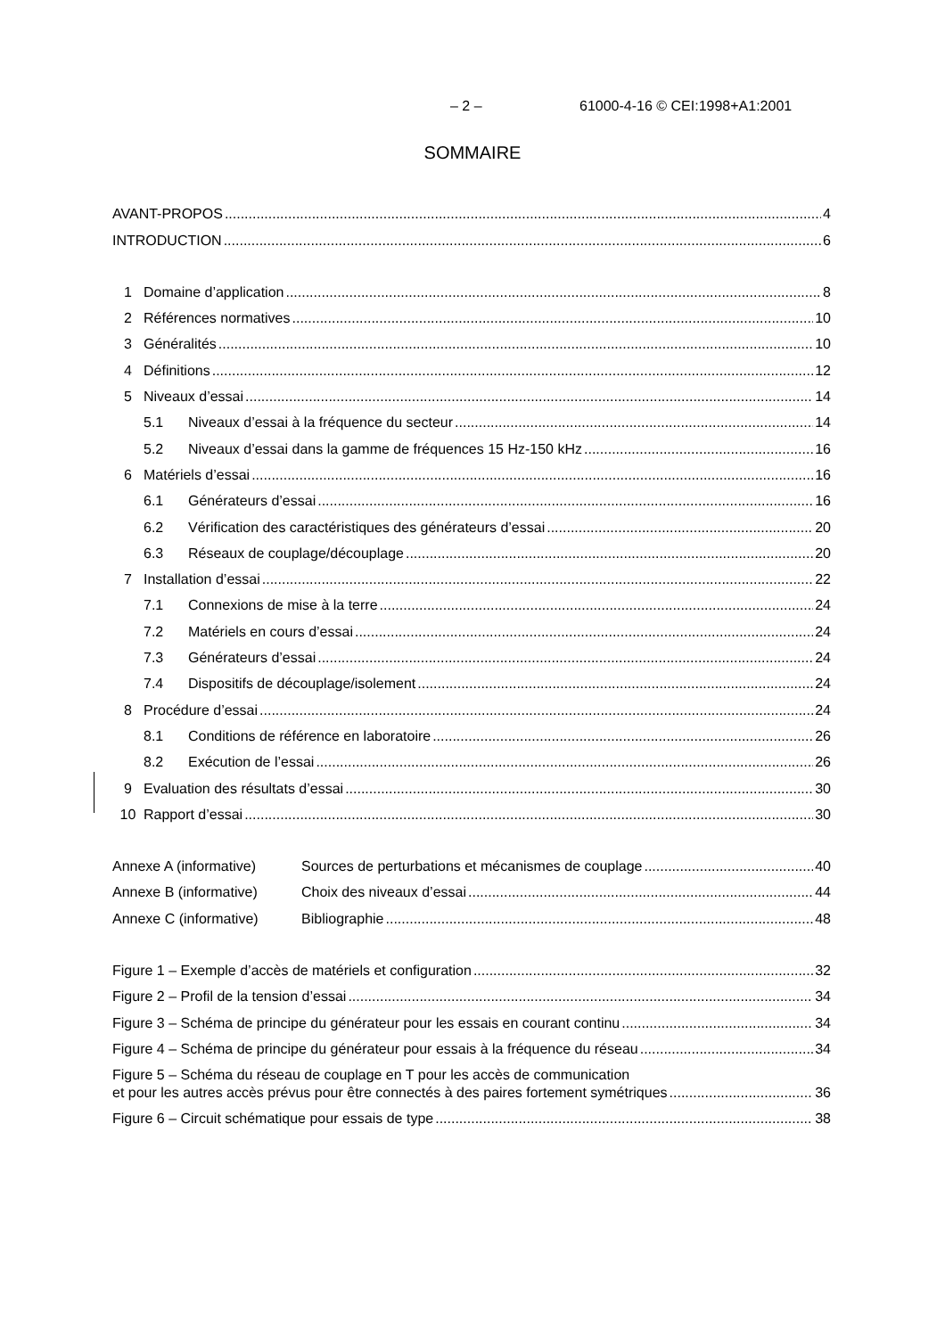– 2 – 61000-4-16 © CEI:1998+A1:2001
SOMMAIRE
AVANT-PROPOS 4
INTRODUCTION 6
1 Domaine d’application 8
2 Références normatives 10
3 Généralités 10
4 Définitions 12
5 Niveaux d’essai 14
5.1 Niveaux d’essai à la fréquence du secteur 14
5.2 Niveaux d’essai dans la gamme de fréquences 15 Hz-150 kHz 16
6 Matériels d’essai 16
6.1 Générateurs d’essai 16
6.2 Vérification des caractéristiques des générateurs d’essai 20
6.3 Réseaux de couplage/découplage 20
7 Installation d’essai 22
7.1 Connexions de mise à la terre 24
7.2 Matériels en cours d’essai 24
7.3 Générateurs d’essai 24
7.4 Dispositifs de découplage/isolement 24
8 Procédure d’essai 24
8.1 Conditions de référence en laboratoire 26
8.2 Exécution de l’essai 26
9 Evaluation des résultats d’essai 30
10 Rapport d’essai 30
Annexe A (informative) Sources de perturbations et mécanismes de couplage 40
Annexe B (informative) Choix des niveaux d’essai 44
Annexe C (informative) Bibliographie 48
Figure 1 – Exemple d’accès de matériels et configuration 32
Figure 2 – Profil de la tension d’essai 34
Figure 3 – Schéma de principe du générateur pour les essais en courant continu 34
Figure 4 – Schéma de principe du générateur pour essais à la fréquence du réseau 34
Figure 5 – Schéma du réseau de couplage en T pour les accès de communication
et pour les autres accès prévus pour être connectés à des paires fortement symétriques 36
Figure 6 – Circuit schématique pour essais de type 38